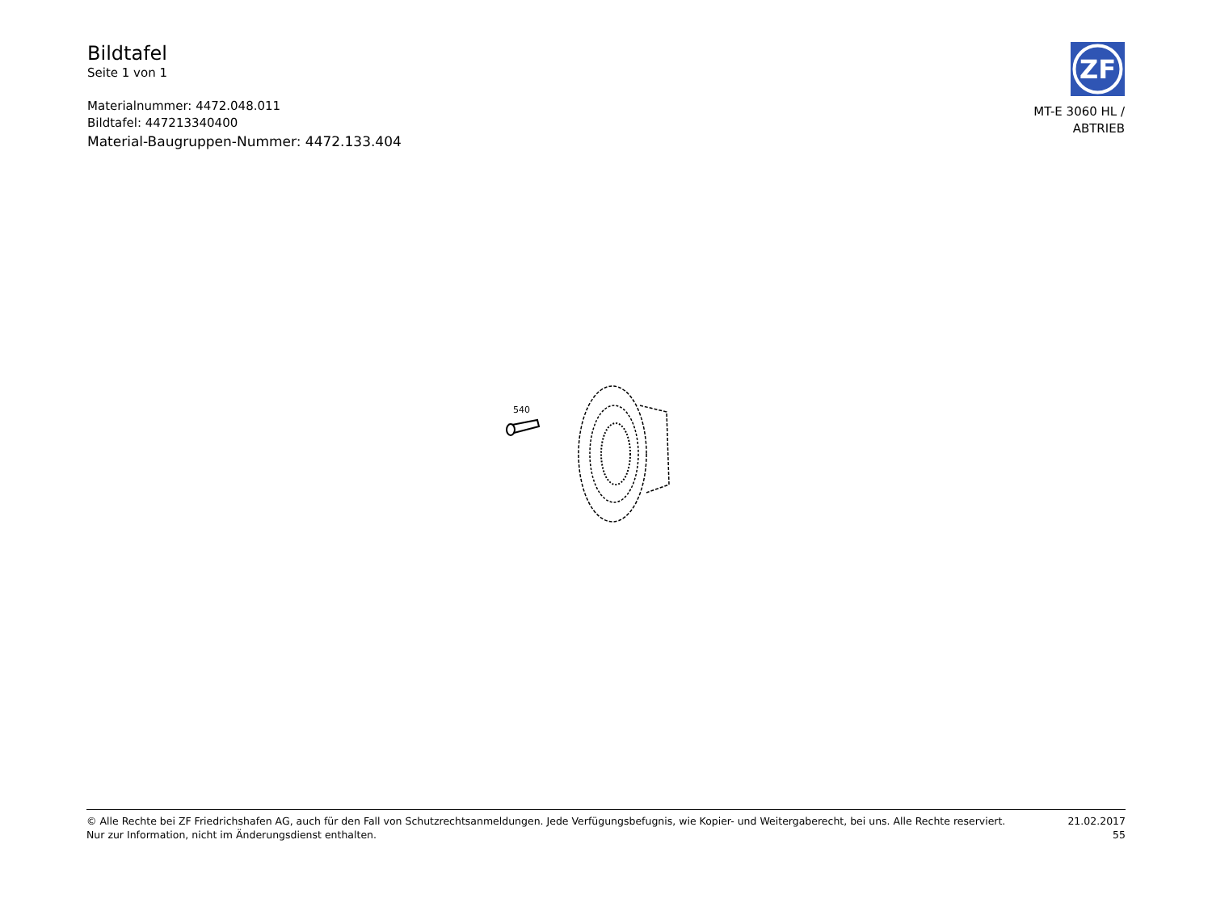Bildtafel
Seite 1 von 1
Materialnummer: 4472.048.011
Bildtafel: 447213340400
Material-Baugruppen-Nummer: 4472.133.404
ZF
MT-E 3060 HL /
ABTRIEB
540
© Alle Rechte bei ZF Friedrichshafen AG, auch für den Fall von Schutzrechtsanmeldungen. Jede Verfügungsbefugnis, wie Kopier- und Weitergaberecht, bei uns. Alle Rechte reserviert.
Nur zur Information, nicht im Änderungsdienst enthalten.
21.02.2017
55